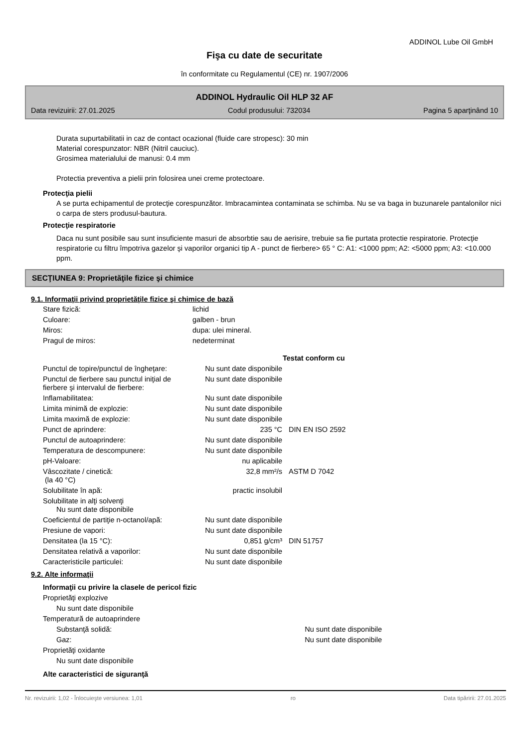ADDINOL Lube Oil GmbH
Fişa cu date de securitate
în conformitate cu Regulamentul (CE) nr. 1907/2006
ADDINOL Hydraulic Oil HLP 32 AF
Data revizuirii: 27.01.2025 Codul produsului: 732034 Pagina 5 aparţinând 10
Durata supurtabilitatii in caz de contact ocazional (fluide care stropesc): 30 min
Material corespunzator: NBR (Nitril cauciuc).
Grosimea materialului de manusi: 0.4 mm
Protectia preventiva a pielii prin folosirea unei creme protectoare.
Protecţia pielii
A se purta echipamentul de protecţie corespunzător. Imbracamintea contaminata se schimba. Nu se va baga in buzunarele pantalonilor nici o carpa de sters produsul-bautura.
Protecţie respiratorie
Daca nu sunt posibile sau sunt insuficiente masuri de absorbtie sau de aerisire, trebuie sa fie purtata protectie respiratorie. Protecţie respiratorie cu filtru împotriva gazelor şi vaporilor organici tip A - punct de fierbere> 65 ° C: A1: <1000 ppm; A2: <5000 ppm; A3: <10.000 ppm.
SECŢIUNEA 9: Proprietăţile fizice şi chimice
9.1. Informaţii privind proprietăţile fizice şi chimice de bază
| Stare fizică: | lichid | | |
| Culoare: | galben - brun | | |
| Miros: | dupa: ulei mineral. | | |
| Pragul de miros: | nedeterminat | | |
| | | | Testat conform cu |
| Punctul de topire/punctul de îngheţare: | | Nu sunt date disponibile | |
| Punctul de fierbere sau punctul iniţial de fierbere şi intervalul de fierbere: | | Nu sunt date disponibile | |
| Inflamabilitatea: | | Nu sunt date disponibile | |
| Limita minimă de explozie: | | Nu sunt date disponibile | |
| Limita maximă de explozie: | | Nu sunt date disponibile | |
| Punct de aprindere: | | 235 °C | DIN EN ISO 2592 |
| Punctul de autoaprindere: | | Nu sunt date disponibile | |
| Temperatura de descompunere: | | Nu sunt date disponibile | |
| pH-Valoare: | | nu aplicabile | |
| Vâscozitate / cinetică: (la 40 °C) | | 32,8 mm²/s | ASTM D 7042 |
| Solubilitate în apă: | | practic insolubil | |
| Solubilitate in alţi solvenţi Nu sunt date disponibile | | | |
| Coeficientul de partiţie n-octanol/apă: | | Nu sunt date disponibile | |
| Presiune de vapori: | | Nu sunt date disponibile | |
| Densitatea (la 15 °C): | | 0,851 g/cm³ | DIN 51757 |
| Densitatea relativă a vaporilor: | | Nu sunt date disponibile | |
| Caracteristicile particulei: | | Nu sunt date disponibile | |
9.2. Alte informaţii
| Informaţii cu privire la clasele de pericol fizic | | |
| Proprietăţi explozive | | |
| Nu sunt date disponibile | | |
| Temperatură de autoaprindere | | |
| Substanţă solidă: | Nu sunt date disponibile | |
| Gaz: | Nu sunt date disponibile | |
| Proprietăţi oxidante | | |
| Nu sunt date disponibile | | |
| Alte caracteristici de siguranţă | | |
Nr. revizuirii: 1,02 - Înlocuieşte versiunea: 1,01 ro Data tipăririi: 27.01.2025